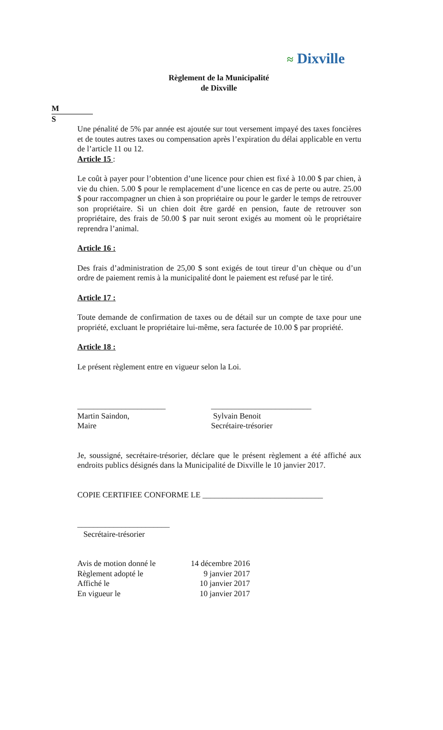≈ Dixville
Règlement de la Municipalité
de Dixville
M
S
Une pénalité de 5% par année est ajoutée sur tout versement impayé des taxes foncières et de toutes autres taxes ou compensation après l’expiration du délai applicable en vertu de l’article 11 ou 12.
Article 15 :
Le coût à payer pour l’obtention d’une licence pour chien est fixé à 10.00 $ par chien, à vie du chien. 5.00 $ pour le remplacement d’une licence en cas de perte ou autre. 25.00 $ pour raccompagner un chien à son propriétaire ou pour le garder le temps de retrouver son propriétaire. Si un chien doit être gardé en pension, faute de retrouver son propriétaire, des frais de 50.00 $ par nuit seront exigés au moment où le propriétaire reprendra l’animal.
Article 16 :
Des frais d’administration de 25,00 $ sont exigés de tout tireur d’un chèque ou d’un ordre de paiement remis à la municipalité dont le paiement est refusé par le tiré.
Article 17 :
Toute demande de confirmation de taxes ou de détail sur un compte de taxe pour une propriété, excluant le propriétaire lui-même, sera facturée de 10.00 $ par propriété.
Article 18 :
Le présent règlement entre en vigueur selon la Loi.
______________________
Martin Saindon,
Maire
_________________________
Sylvain Benoit
Secrétaire-trésorier
Je, soussigné, secrétaire-trésorier, déclare que le présent règlement a été affiché aux endroits publics désignés dans la Municipalité de Dixville le 10 janvier 2017.
COPIE CERTIFIEE CONFORME LE ______________________________
_______________________
Secrétaire-trésorier
| Avis de motion donné le | 14 décembre 2016 |
| Règlement adopté le | 9 janvier 2017 |
| Affiché le | 10 janvier 2017 |
| En vigueur le | 10 janvier 2017 |